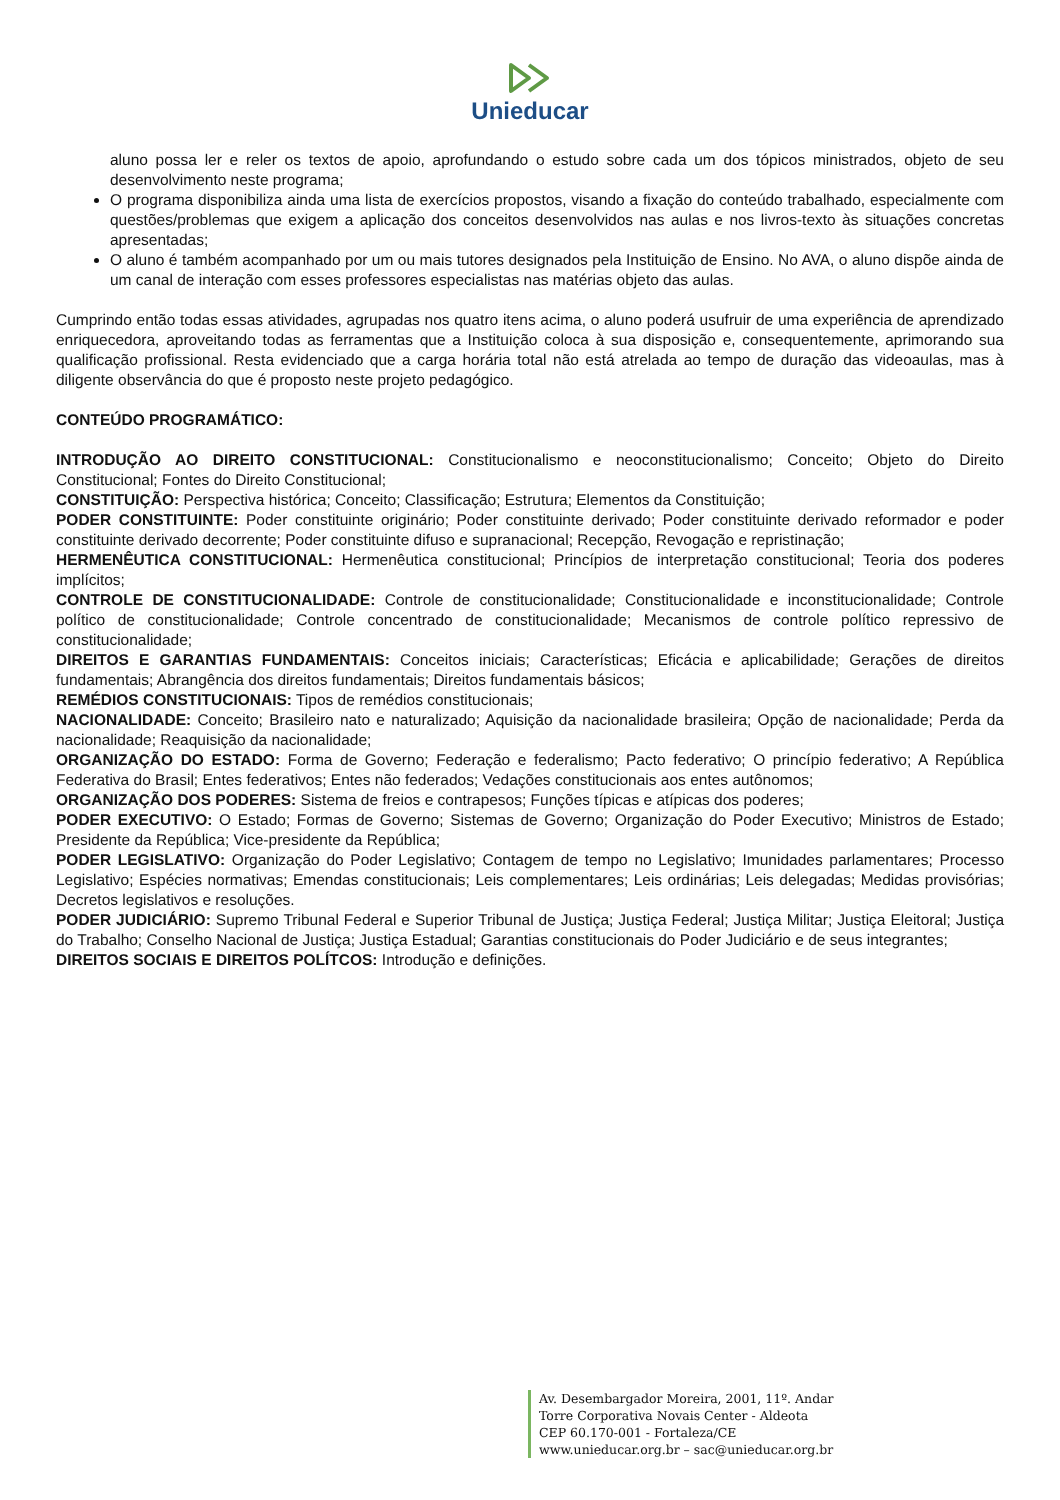Unieducar
aluno possa ler e reler os textos de apoio, aprofundando o estudo sobre cada um dos tópicos ministrados, objeto de seu desenvolvimento neste programa;
O programa disponibiliza ainda uma lista de exercícios propostos, visando a fixação do conteúdo trabalhado, especialmente com questões/problemas que exigem a aplicação dos conceitos desenvolvidos nas aulas e nos livros-texto às situações concretas apresentadas;
O aluno é também acompanhado por um ou mais tutores designados pela Instituição de Ensino. No AVA, o aluno dispõe ainda de um canal de interação com esses professores especialistas nas matérias objeto das aulas.
Cumprindo então todas essas atividades, agrupadas nos quatro itens acima, o aluno poderá usufruir de uma experiência de aprendizado enriquecedora, aproveitando todas as ferramentas que a Instituição coloca à sua disposição e, consequentemente, aprimorando sua qualificação profissional. Resta evidenciado que a carga horária total não está atrelada ao tempo de duração das videoaulas, mas à diligente observância do que é proposto neste projeto pedagógico.
CONTEÚDO PROGRAMÁTICO:
INTRODUÇÃO AO DIREITO CONSTITUCIONAL: Constitucionalismo e neoconstitucionalismo; Conceito; Objeto do Direito Constitucional; Fontes do Direito Constitucional;
CONSTITUIÇÃO: Perspectiva histórica; Conceito; Classificação; Estrutura; Elementos da Constituição;
PODER CONSTITUINTE: Poder constituinte originário; Poder constituinte derivado; Poder constituinte derivado reformador e poder constituinte derivado decorrente; Poder constituinte difuso e supranacional; Recepção, Revogação e repristinação;
HERMENÊUTICA CONSTITUCIONAL: Hermenêutica constitucional; Princípios de interpretação constitucional; Teoria dos poderes implícitos;
CONTROLE DE CONSTITUCIONALIDADE: Controle de constitucionalidade; Constitucionalidade e inconstitucionalidade; Controle político de constitucionalidade; Controle concentrado de constitucionalidade; Mecanismos de controle político repressivo de constitucionalidade;
DIREITOS E GARANTIAS FUNDAMENTAIS: Conceitos iniciais; Características; Eficácia e aplicabilidade; Gerações de direitos fundamentais; Abrangência dos direitos fundamentais; Direitos fundamentais básicos;
REMÉDIOS CONSTITUCIONAIS: Tipos de remédios constitucionais;
NACIONALIDADE: Conceito; Brasileiro nato e naturalizado; Aquisição da nacionalidade brasileira; Opção de nacionalidade; Perda da nacionalidade; Reaquisição da nacionalidade;
ORGANIZAÇÃO DO ESTADO: Forma de Governo; Federação e federalismo; Pacto federativo; O princípio federativo; A República Federativa do Brasil; Entes federativos; Entes não federados; Vedações constitucionais aos entes autônomos;
ORGANIZAÇÃO DOS PODERES: Sistema de freios e contrapesos; Funções típicas e atípicas dos poderes;
PODER EXECUTIVO: O Estado; Formas de Governo; Sistemas de Governo; Organização do Poder Executivo; Ministros de Estado; Presidente da República; Vice-presidente da República;
PODER LEGISLATIVO: Organização do Poder Legislativo; Contagem de tempo no Legislativo; Imunidades parlamentares; Processo Legislativo; Espécies normativas; Emendas constitucionais; Leis complementares; Leis ordinárias; Leis delegadas; Medidas provisórias; Decretos legislativos e resoluções.
PODER JUDICIÁRIO: Supremo Tribunal Federal e Superior Tribunal de Justiça; Justiça Federal; Justiça Militar; Justiça Eleitoral; Justiça do Trabalho; Conselho Nacional de Justiça; Justiça Estadual; Garantias constitucionais do Poder Judiciário e de seus integrantes;
DIREITOS SOCIAIS E DIREITOS POLÍTCOS: Introdução e definições.
Av. Desembargador Moreira, 2001, 11º. Andar
Torre Corporativa Novais Center - Aldeota
CEP 60.170-001 - Fortaleza/CE
www.unieducar.org.br – sac@unieducar.org.br